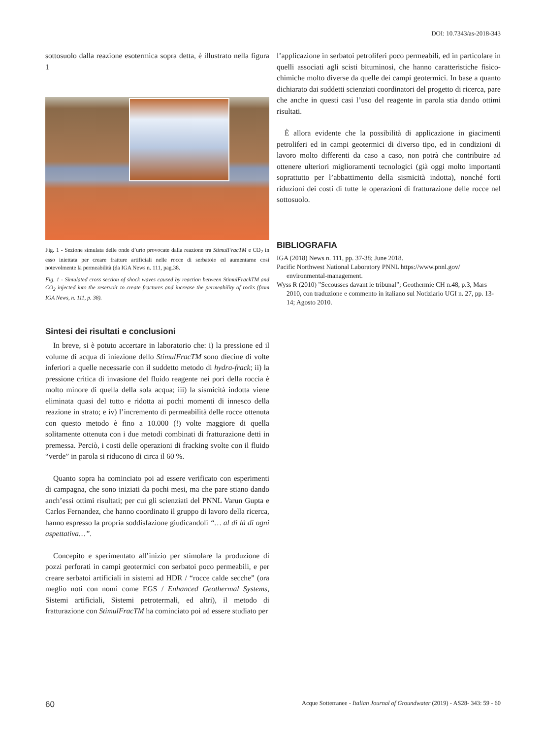DOI: 10.7343/as-2018-343
sottosuolo dalla reazione esotermica sopra detta, è illustrato nella figura 1
Fig. 1 - Sezione simulata delle onde d’urto provocate dalla reazione tra StimulFracTM e CO<sub>2</sub> in esso iniettata per creare fratture artificiali nelle rocce di serbatoio ed aumentarne così notevolmente la permeabilità (da IGA News n. 111, pag.38.
Fig. 1 - Simulated cross section of shock waves caused by reaction between StimulFrackTM and CO<sub>2</sub> injected into the reservoir to create fractures and increase the permeability of rocks (from IGA News, n. 111, p. 38).
Sintesi dei risultati e conclusioni
In breve, si è potuto accertare in laboratorio che: i) la pressione ed il volume di acqua di iniezione dello StimulFracTM sono diecine di volte inferiori a quelle necessarie con il suddetto metodo di hydra-frack; ii) la pressione critica di invasione del fluido reagente nei pori della roccia è molto minore di quella della sola acqua; iii) la sismicità indotta viene eliminata quasi del tutto e ridotta ai pochi momenti di innesco della reazione in strato; e iv) l’incremento di permeabilità delle rocce ottenuta con questo metodo è fino a 10.000 (!) volte maggiore di quella solitamente ottenuta con i due metodi combinati di fratturazione detti in premessa. Perciò, i costi delle operazioni di fracking svolte con il fluido “verde” in parola si riducono di circa il 60 %.
Quanto sopra ha cominciato poi ad essere verificato con esperimenti di campagna, che sono iniziati da pochi mesi, ma che pare stiano dando anch’essi ottimi risultati; per cui gli scienziati del PNNL Varun Gupta e Carlos Fernandez, che hanno coordinato il gruppo di lavoro della ricerca, hanno espresso la propria soddisfazione giudicandoli “… al di là di ogni aspettativa…”.
Concepito e sperimentato all’inizio per stimolare la produzione di pozzi perforati in campi geotermici con serbatoi poco permeabili, e per creare serbatoi artificiali in sistemi ad HDR / “rocce calde secche” (ora meglio noti con nomi come EGS / Enhanced Geothermal Systems, Sistemi artificiali, Sistemi petrotermali, ed altri), il metodo di fratturazione con StimulFracTM ha cominciato poi ad essere studiato per
l’applicazione in serbatoi petroliferi poco permeabili, ed in particolare in quelli associati agli scisti bituminosi, che hanno caratteristiche fisico-chimiche molto diverse da quelle dei campi geotermici. In base a quanto dichiarato dai suddetti scienziati coordinatori del progetto di ricerca, pare che anche in questi casi l’uso del reagente in parola stia dando ottimi risultati.
È allora evidente che la possibilità di applicazione in giacimenti petroliferi ed in campi geotermici di diverso tipo, ed in condizioni di lavoro molto differenti da caso a caso, non potrà che contribuire ad ottenere ulteriori miglioramenti tecnologici (già oggi molto importanti soprattutto per l’abbattimento della sismicità indotta), nonché forti riduzioni dei costi di tutte le operazioni di fratturazione delle rocce nel sottosuolo.
BIBLIOGRAFIA
IGA (2018) News n. 111, pp. 37-38; June 2018.
Pacific Northwest National Laboratory PNNL https://www.pnnl.gov/ environmental-management.
Wyss R (2010) ”Secousses davant le tribunal”; Geothermie CH n.48, p.3, Mars 2010, con traduzione e commento in italiano sul Notiziario UGI n. 27, pp. 13-14; Agosto 2010.
60 Acque Sotterranee - Italian Journal of Groundwater (2019) - AS28- 343: 59 - 60